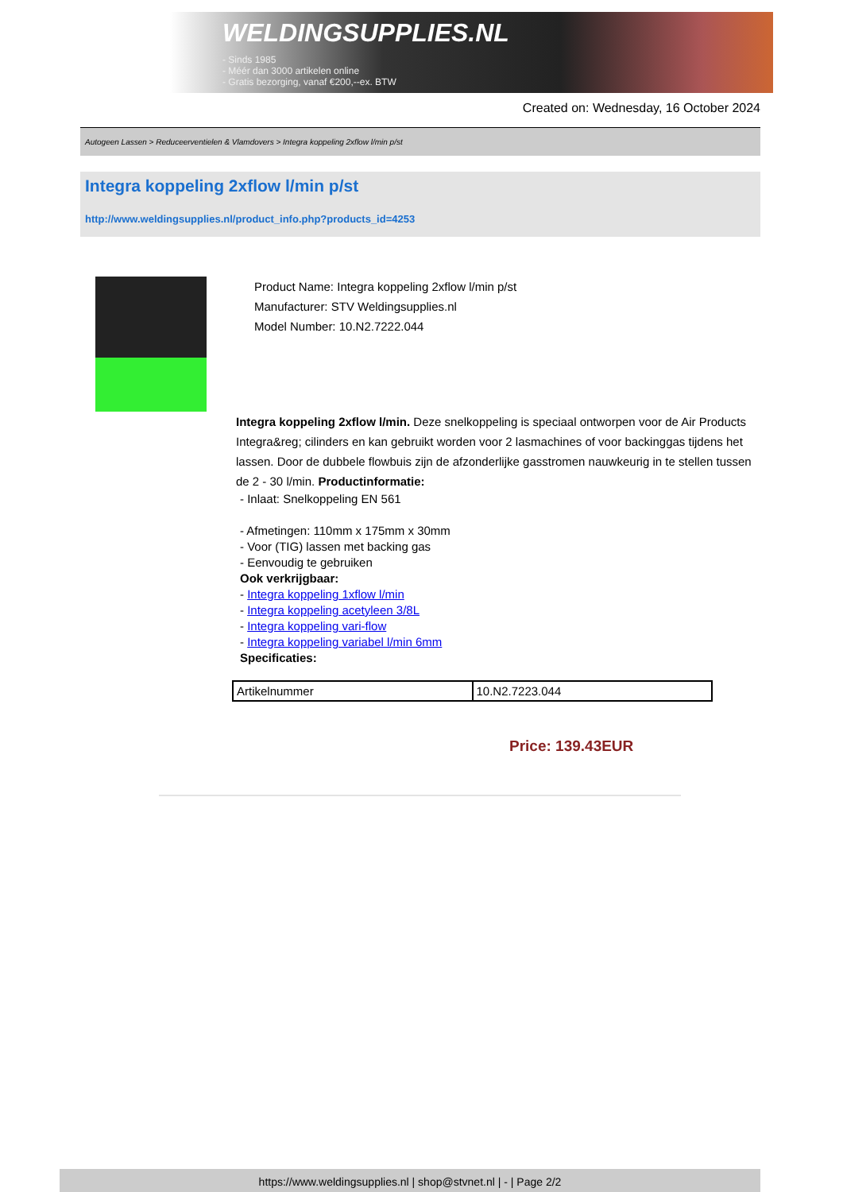WELDINGSUPPLIES.NL
- Sinds 1985
- Méér dan 3000 artikelen online
- Gratis bezorging, vanaf €200,--ex. BTW
Created on: Wednesday, 16 October 2024
Autogeen Lassen > Reduceerventielen & Vlamdovers > Integra koppeling 2xflow l/min p/st
Integra koppeling 2xflow l/min p/st
http://www.weldingsupplies.nl/product_info.php?products_id=4253
Product Name: Integra koppeling 2xflow l/min p/st
Manufacturer: STV Weldingsupplies.nl
Model Number: 10.N2.7222.044
Integra koppeling 2xflow l/min. Deze snelkoppeling is speciaal ontworpen voor de Air Products Integra&reg; cilinders en kan gebruikt worden voor 2 lasmachines of voor backinggas tijdens het lassen. Door de dubbele flowbuis zijn de afzonderlijke gasstromen nauwkeurig in te stellen tussen de 2 - 30 l/min. Productinformatie:
- Inlaat: Snelkoppeling EN 561
- Afmetingen: 110mm x 175mm x 30mm
- Voor (TIG) lassen met backing gas
- Eenvoudig te gebruiken
Ook verkrijgbaar:
- Integra koppeling 1xflow l/min
- Integra koppeling acetyleen 3/8L
- Integra koppeling vari-flow
- Integra koppeling variabel l/min 6mm
Specificaties:
| Artikelnummer | 10.N2.7223.044 |
Price: 139.43EUR
https://www.weldingsupplies.nl | shop@stvnet.nl | - | Page 2/2